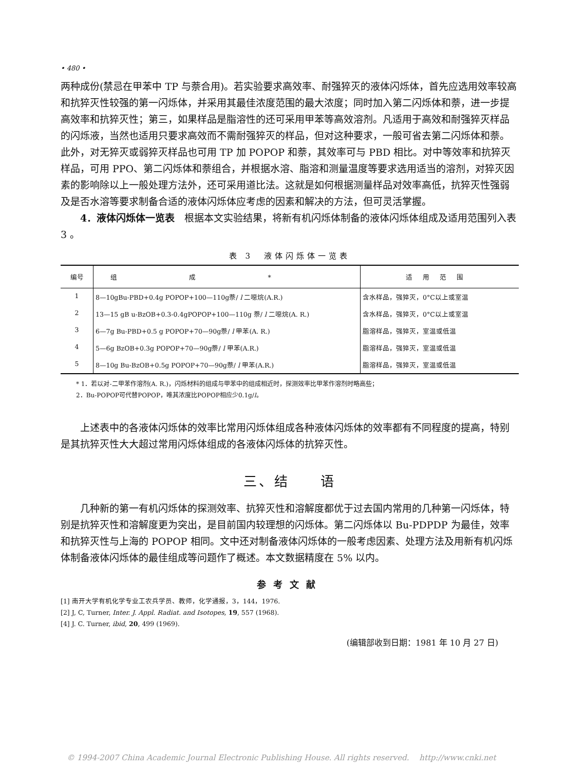• 480 •
两种成份(禁忌在甲苯中 TP 与萘合用)。若实验要求高效率、耐强猝灭的液体闪烁体，首先应选用效率较高和抗猝灭性较强的第一闪烁体，并采用其最佳浓度范围的最大浓度；同时加入第二闪烁体和萘，进一步提高效率和抗猝灭性；第三，如果样品是脂溶性的还可采用甲苯等高效溶剂。凡适用于高效和耐强猝灭样品的闪烁液，当然也适用只要求高效而不需耐强猝灭的样品，但对这种要求，一般可省去第二闪烁体和萘。此外，对无猝灭或弱猝灭样品也可用 TP 加 POPOP 和萘，其效率可与 PBD 相比。对中等效率和抗猝灭样品，可用 PPO、第二闪烁体和萘组合，并根据水溶、脂溶和测量温度等要求选用适当的溶剂，对猝灭因素的影响除以上一般处理方法外，还可采用道比法。这就是如何根据测量样品对效率高低，抗猝灭性强弱及是否水溶等要求制备合适的液体闪烁体应考虑的因素和解决的方法，但可灵活掌握。
4．液体闪烁体一览表　根据本文实验结果，将新有机闪烁体制备的液体闪烁体组成及适用范围列入表 3 。
表 3　液体闪烁体一览表
| 编号 | 组成* | 适用范围 |
| --- | --- | --- |
| 1 | 8—10gBu-PBD+0.4g POPOP+100—110g萘/ l 二噁烷(A.R.) | 含水样品，强猝灭，0°C以上或室温 |
| 2 | 13—15 gB u-BzOB+0.3-0.4gPOPOP+100—110g 萘/ l 二噁烷(A. R.) | 含水样品，强猝灭，0°C以上或室温 |
| 3 | 6—7g Bu-PBD+0.5 g POPOP+70—90g萘/ l 甲苯(A. R.) | 脂溶样品，强猝灭，室温或低温 |
| 4 | 5—6g BzOB+0.3g POPOP+70—90g萘/ l 甲苯(A.R.) | 脂溶样品，强猝灭，室温或低温 |
| 5 | 8—10g Bu-BzOB+0.5g POPOP+70—90g萘/ l 甲苯(A.R.) | 脂溶样品，强猝灭，室温或低温 |
* 1．若以对-二甲苯作溶剂(A. R.)，闪烁材料的组成与甲苯中的组成相近时，探测效率比甲苯作溶剂时略高些；
2．Bu-POPOP可代替POPOP，唯其浓度比POPOP相应少0.1g/l。
上述表中的各液体闪烁体的效率比常用闪烁体组成各种液体闪烁体的效率都有不同程度的提高，特别是其抗猝灭性大大超过常用闪烁体组成的各液体闪烁体的抗猝灭性。
三、结　　语
几种新的第一有机闪烁体的探测效率、抗猝灭性和溶解度都优于过去国内常用的几种第一闪烁体，特别是抗猝灭性和溶解度更为突出，是目前国内较理想的闪烁体。第二闪烁体以 Bu-PDPDP 为最佳，效率和抗猝灭性与上海的 POPOP 相同。文中还对制备液体闪烁体的一般考虑因素、处理方法及用新有机闪烁体制备液体闪烁体的最佳组成等问题作了概述。本文数据精度在 5% 以内。
参考文献
[1] 南开大学有机化学专业工农兵学员、教师，化学通报，3，144，1976.
[2] J, C, Turner, Inter. J. Appl. Radiat. and Isotopes, 19, 557 (1968).
[4] J. C. Turner, ibid, 20, 499 (1969).
(编辑部收到日期：1981 年 10 月 27 日)
© 1994-2007 China Academic Journal Electronic Publishing House. All rights reserved.　 http://www.cnki.net